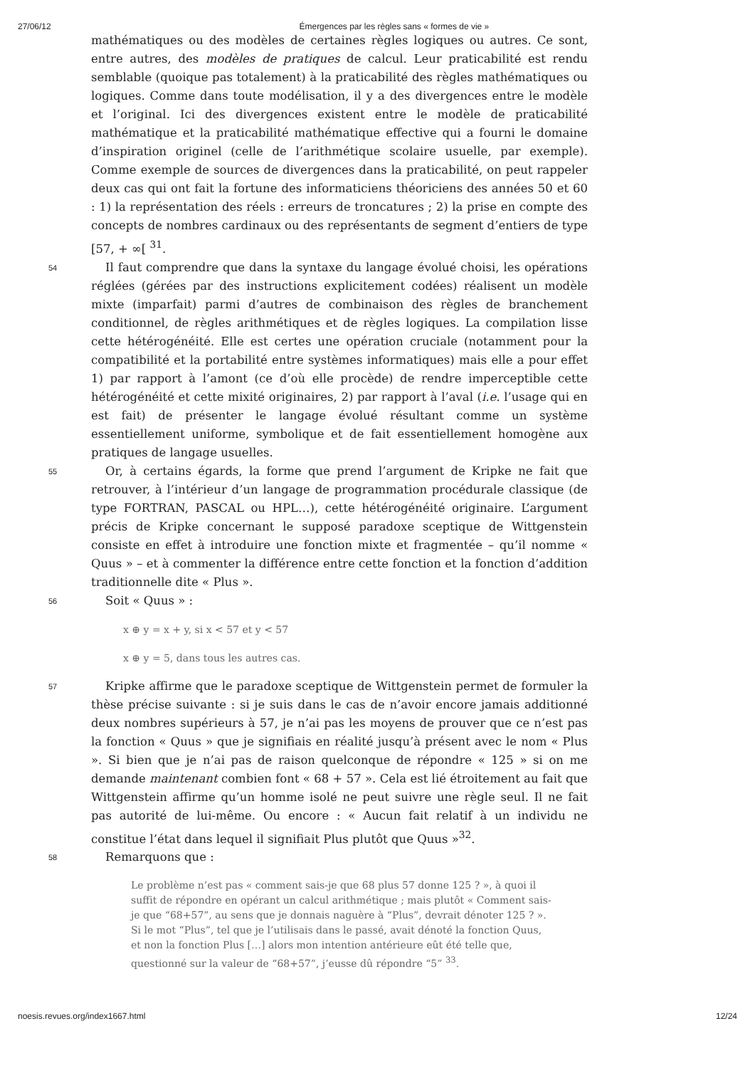27/06/12 Émergences par les règles sans « formes de vie »
mathématiques ou des modèles de certaines règles logiques ou autres. Ce sont, entre autres, des modèles de pratiques de calcul. Leur praticabilité est rendu semblable (quoique pas totalement) à la praticabilité des règles mathématiques ou logiques. Comme dans toute modélisation, il y a des divergences entre le modèle et l’original. Ici des divergences existent entre le modèle de praticabilité mathématique et la praticabilité mathématique effective qui a fourni le domaine d’inspiration originel (celle de l’arithmétique scolaire usuelle, par exemple). Comme exemple de sources de divergences dans la praticabilité, on peut rappeler deux cas qui ont fait la fortune des informaticiens théoriciens des années 50 et 60 : 1) la représentation des réels : erreurs de troncatures ; 2) la prise en compte des concepts de nombres cardinaux ou des représentants de segment d’entiers de type [57, + ∞[ <sup>31</sup>.
54
Il faut comprendre que dans la syntaxe du langage évolué choisi, les opérations réglées (gérées par des instructions explicitement codées) réalisent un modèle mixte (imparfait) parmi d’autres de combinaison des règles de branchement conditionnel, de règles arithmétiques et de règles logiques. La compilation lisse cette hétérogénéité. Elle est certes une opération cruciale (notamment pour la compatibilité et la portabilité entre systèmes informatiques) mais elle a pour effet 1) par rapport à l’amont (ce d’où elle procède) de rendre imperceptible cette hétérogénéité et cette mixité originaires, 2) par rapport à l’aval (i.e. l’usage qui en est fait) de présenter le langage évolué résultant comme un système essentiellement uniforme, symbolique et de fait essentiellement homogène aux pratiques de langage usuelles.
55
Or, à certains égards, la forme que prend l’argument de Kripke ne fait que retrouver, à l’intérieur d’un langage de programmation procédurale classique (de type FORTRAN, PASCAL ou HPL…), cette hétérogénéité originaire. L’argument précis de Kripke concernant le supposé paradoxe sceptique de Wittgenstein consiste en effet à introduire une fonction mixte et fragmentée – qu’il nomme « Quus » – et à commenter la différence entre cette fonction et la fonction d’addition traditionnelle dite « Plus ».
56
Soit « Quus » :
x ⊕ y = x + y, si x < 57 et y < 57
x ⊕ y = 5, dans tous les autres cas.
57
Kripke affirme que le paradoxe sceptique de Wittgenstein permet de formuler la thèse précise suivante : si je suis dans le cas de n’avoir encore jamais additionné deux nombres supérieurs à 57, je n’ai pas les moyens de prouver que ce n’est pas la fonction « Quus » que je signifiais en réalité jusqu’à présent avec le nom « Plus ». Si bien que je n’ai pas de raison quelconque de répondre « 125 » si on me demande maintenant combien font « 68 + 57 ». Cela est lié étroitement au fait que Wittgenstein affirme qu’un homme isolé ne peut suivre une règle seul. Il ne fait pas autorité de lui-même. Ou encore : « Aucun fait relatif à un individu ne constitue l’état dans lequel il signifiait Plus plutôt que Quus »<sup>32</sup>.
58
Remarquons que :
Le problème n’est pas « comment sais-je que 68 plus 57 donne 125 ? », à quoi il suffit de répondre en opérant un calcul arithmétique ; mais plutôt « Comment sais-je que “68+57”, au sens que je donnais naguère à “Plus”, devrait dénoter 125 ? ». Si le mot “Plus”, tel que je l’utilisais dans le passé, avait dénoté la fonction Quus, et non la fonction Plus […] alors mon intention antérieure eût été telle que, questionné sur la valeur de “68+57”, j’eusse dû répondre “5” <sup>33</sup>.
noesis.revues.org/index1667.html 12/24